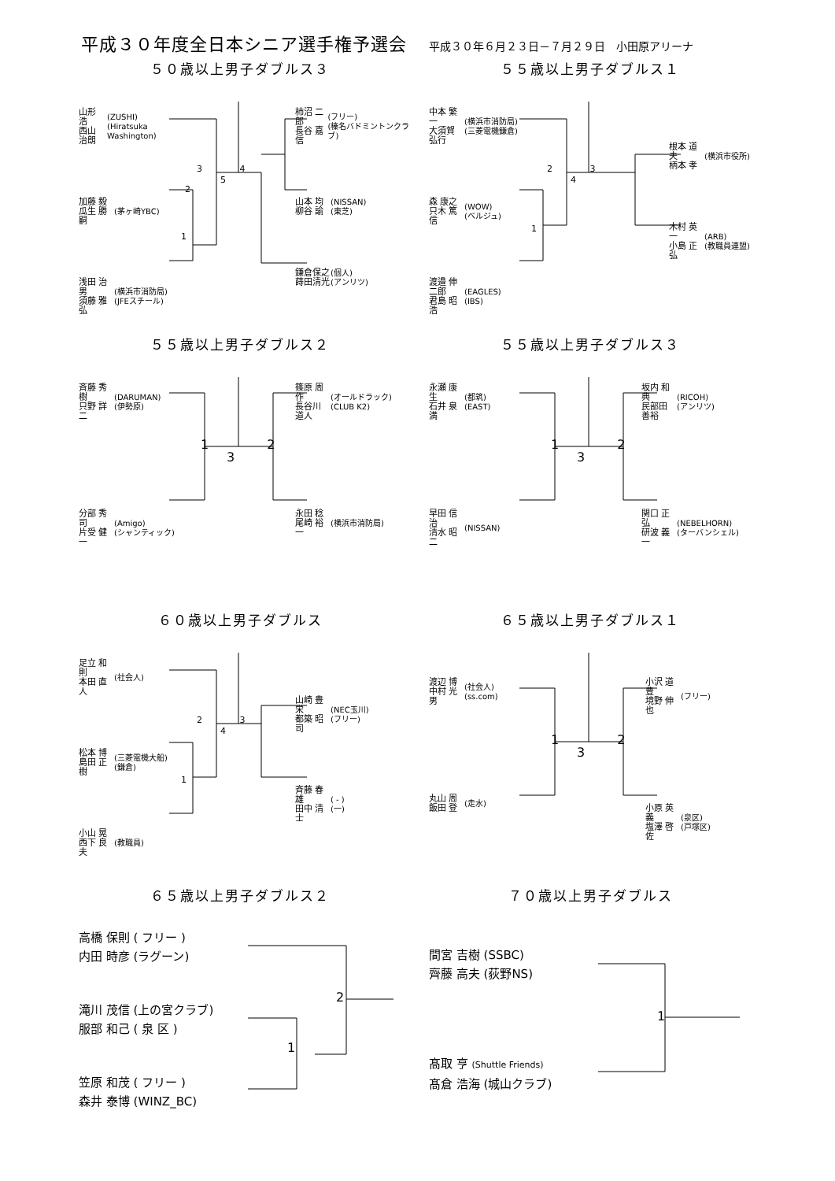平成３０年度全日本シニア選手権予選会
平成３０年６月２３日－７月２９日　小田原アリーナ
５０歳以上男子ダブルス３
山形 浩
西山 治朗
(ZUSHI)
(Hiratsuka Washington)
加藤 毅
瓜生 勝嗣
(茅ヶ崎YBC)
浅田 治男
須藤 雅弘
(横浜市消防局)
(JFEスチール)
3 　　　　4
5
2
1
柿沼 二郎
長谷 嘉信
(フリー)
(榛名バドミントンクラブ)
山本 均
柳谷 諭
(NISSAN)
(東芝)
鎌倉保之
蒔田清光
(個人)
(アンリツ)
５５歳以上男子ダブルス１
中本 繁一
大須賀 弘行
(横浜市消防局)
(三菱電機鎌倉)
森 康之
只木 篤信
(WOW)
(ベルジュ)
渡邉 伸二郎
君島 昭浩
(EAGLES)
(IBS)
2 　　　　3
4
1
根本 道夫
柄本 孝
(横浜市役所)
木村 英一
小島 正弘
(ARB)
(教職員連盟)
５５歳以上男子ダブルス２
斉藤 秀樹
只野 詳二
(DARUMAN)
(伊勢原)
分部 秀司
片受 健一
(Amigo)
(シャンティック)
1 　　　　 2
3
篠原 周作
長谷川 道人
(オールドラック)
(CLUB K2)
永田 稔
尾崎 裕一
(横浜市消防局)
５５歳以上男子ダブルス３
永瀬 康生
石井 泉満
(都筑)
(EAST)
早田 信治
清水 昭二
(NISSAN)
1 　　　　 2
3
坂内 和典
民部田 善裕
(RICOH)
(アンリツ)
関口 正弘
研波 義一
(NEBELHORN)
(ターバンシェル)
６０歳以上男子ダブルス
足立 和則
本田 直人
(社会人)
松本 博
島田 正樹
(三菱電機大船)
(鎌倉)
小山 晃
西下 良夫
(教職員)
2 　　　　3
4
1
山崎 豊栄
都築 昭司
(NEC玉川)
(フリー)
斉藤 春雄
田中 清士
( - )
(一)
６５歳以上男子ダブルス１
渡辺 博
中村 光男
(社会人)
(ss.com)
丸山 周
飯田 登
(走水)
1 　　　　 2
3
小沢 道豊
境野 伸也
(フリー)
小原 英義
塩澤 啓佐
(泉区)
(戸塚区)
６５歳以上男子ダブルス２
高橋 保則 ( フリー )
内田 時彦 (ラグーン)
滝川 茂信 (上の宮クラブ)
服部 和己 ( 泉 区 )
笠原 和茂 ( フリー )
森井 泰博 (WINZ_BC)
2
1
７０歳以上男子ダブルス
間宮 吉樹 (SSBC)
齊藤 高夫 (荻野NS)
髙取 亨 (Shuttle Friends)
髙倉 浩海 (城山クラブ)
1